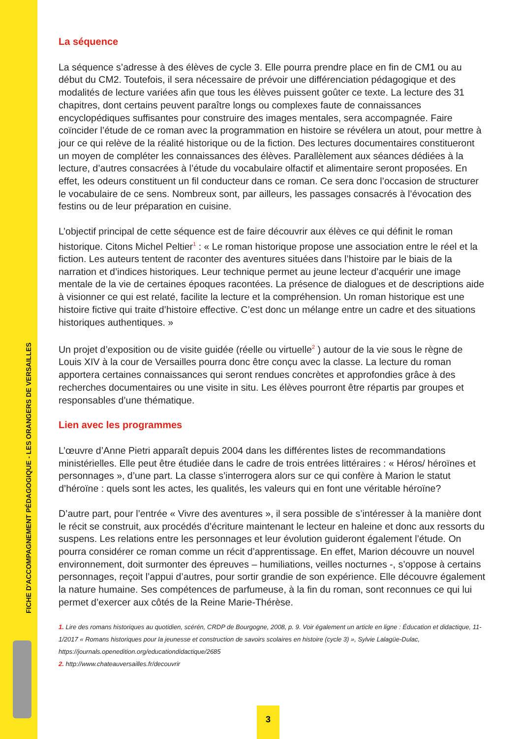FICHE D'ACCOMPAGNEMENT PÉDAGOGIQUE - LES ORANGERS DE VERSAILLES
La séquence
La séquence s’adresse à des élèves de cycle 3. Elle pourra prendre place en fin de CM1 ou au début du CM2. Toutefois, il sera nécessaire de prévoir une différenciation pédagogique et des modalités de lecture variées afin que tous les élèves puissent goûter ce texte. La lecture des 31 chapitres, dont certains peuvent paraître longs ou complexes faute de connaissances encyclopédiques suffisantes pour construire des images mentales, sera accompagnée. Faire coïncider l’étude de ce roman avec la programmation en histoire se révélera un atout, pour mettre à jour ce qui relève de la réalité historique ou de la fiction. Des lectures documentaires constitueront un moyen de compléter les connaissances des élèves. Parallèlement aux séances dédiées à la lecture, d’autres consacrées à l’étude du vocabulaire olfactif et alimentaire seront proposées. En effet, les odeurs constituent un fil conducteur dans ce roman. Ce sera donc l’occasion de structurer le vocabulaire de ce sens. Nombreux sont, par ailleurs, les passages consacrés à l’évocation des festins ou de leur préparation en cuisine.
L’objectif principal de cette séquence est de faire découvrir aux élèves ce qui définit le roman historique. Citons Michel Peltier<sup>1</sup> : « Le roman historique propose une association entre le réel et la fiction. Les auteurs tentent de raconter des aventures situées dans l’histoire par le biais de la narration et d’indices historiques. Leur technique permet au jeune lecteur d’acquérir une image mentale de la vie de certaines époques racontées. La présence de dialogues et de descriptions aide à visionner ce qui est relaté, facilite la lecture et la compréhension. Un roman historique est une histoire fictive qui traite d’histoire effective. C’est donc un mélange entre un cadre et des situations historiques authentiques. »
Un projet d’exposition ou de visite guidée (réelle ou virtuelle<sup>2</sup> ) autour de la vie sous le règne de Louis XIV à la cour de Versailles pourra donc être conçu avec la classe. La lecture du roman apportera certaines connaissances qui seront rendues concrètes et approfondies grâce à des recherches documentaires ou une visite in situ. Les élèves pourront être répartis par groupes et responsables d’une thématique.
Lien avec les programmes
L’œuvre d’Anne Pietri apparaît depuis 2004 dans les différentes listes de recommandations ministérielles. Elle peut être étudiée dans le cadre de trois entrées littéraires : « Héros/ héroïnes et personnages », d’une part. La classe s’interrogera alors sur ce qui confère à Marion le statut d’héroïne : quels sont les actes, les qualités, les valeurs qui en font une véritable héroïne?
D’autre part, pour l’entrée « Vivre des aventures », il sera possible de s’intéresser à la manière dont le récit se construit, aux procédés d’écriture maintenant le lecteur en haleine et donc aux ressorts du suspens. Les relations entre les personnages et leur évolution guideront également l’étude. On pourra considérer ce roman comme un récit d’apprentissage. En effet, Marion découvre un nouvel environnement, doit surmonter des épreuves – humiliations, veilles nocturnes -, s’oppose à certains personnages, reçoit l’appui d’autres, pour sortir grandie de son expérience. Elle découvre également la nature humaine. Ses compétences de parfumeuse, à la fin du roman, sont reconnues ce qui lui permet d’exercer aux côtés de la Reine Marie-Thérèse.
1. Lire des romans historiques au quotidien, scérén, CRDP de Bourgogne, 2008, p. 9. Voir également un article en ligne : Éducation et didactique, 11-1/2017 « Romans historiques pour la jeunesse et construction de savoirs scolaires en histoire (cycle 3) », Sylvie Lalagüe-Dulac, https://journals.openedition.org/educationdidactique/2685
2. http://www.chateauversailles.fr/decouvrir
3